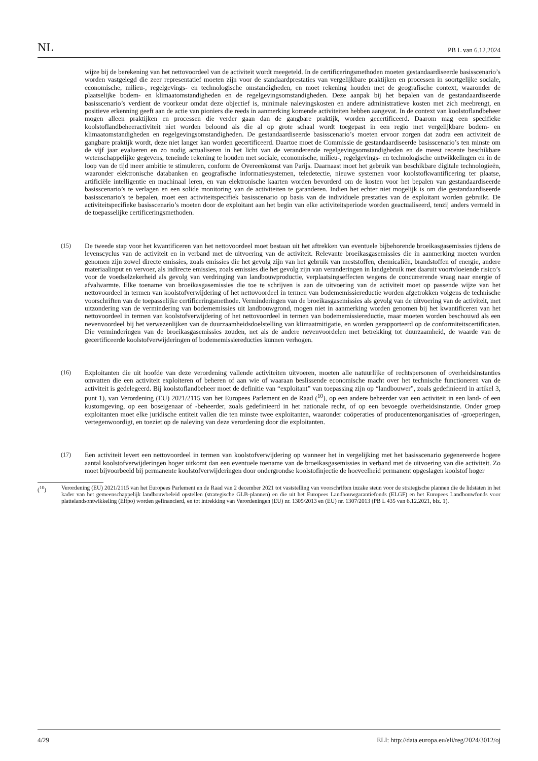NL PB L van 6.12.2024
wijze bij de berekening van het nettovoordeel van de activiteit wordt meegeteld. In de certificeringsmethoden moeten gestandaardiseerde basisscenario’s worden vastgelegd die zeer representatief moeten zijn voor de standaardprestaties van vergelijkbare praktijken en processen in soortgelijke sociale, economische, milieu-, regelgevings- en technologische omstandigheden, en moet rekening houden met de geografische context, waaronder de plaatselijke bodem- en klimaatomstandigheden en de regelgevingsomstandigheden. Deze aanpak bij het bepalen van de gestandaardiseerde basisscenario’s verdient de voorkeur omdat deze objectief is, minimale nalevingskosten en andere administratieve kosten met zich meebrengt, en positieve erkenning geeft aan de actie van pioniers die reeds in aanmerking komende activiteiten hebben aangevat. In de context van koolstoflandbeheer mogen alleen praktijken en processen die verder gaan dan de gangbare praktijk, worden gecertificeerd. Daarom mag een specifieke koolstoflandbeheeractiviteit niet worden beloond als die al op grote schaal wordt toegepast in een regio met vergelijkbare bodem- en klimaatomstandigheden en regelgevingsomstandigheden. De gestandaardiseerde basis­scenario’s moeten ervoor zorgen dat zodra een activiteit de gangbare praktijk wordt, deze niet langer kan worden gecertificeerd. Daartoe moet de Commissie de gestandaardiseerde basisscenario’s ten minste om de vijf jaar evalueren en zo nodig actualiseren in het licht van de veranderende regelgevingsomstandigheden en de meest recente beschikbare wetenschappelijke gegevens, teneinde rekening te houden met sociale, economische, milieu-, regelgevings- en technologische ontwikkelingen en in de loop van de tijd meer ambitie te stimuleren, conform de Overeenkomst van Parijs. Daarnaast moet het gebruik van beschikbare digitale technologieën, waaronder elektronische databanken en geografische informatiesystemen, teledetectie, nieuwe systemen voor koolstof­kwantificering ter plaatse, artificiële intelligentie en machinaal leren, en van elektronische kaarten worden bevorderd om de kosten voor het bepalen van gestandaardiseerde basisscenario’s te verlagen en een solide monitoring van de activiteiten te garanderen. Indien het echter niet mogelijk is om die gestandaardiseerde basisscenario’s te bepalen, moet een activiteitspecifiek basisscenario op basis van de individuele prestaties van de exploitant worden gebruikt. De activiteitspecifieke basisscenario’s moeten door de exploitant aan het begin van elke activiteitsperiode worden geactualiseerd, tenzij anders vermeld in de toepasselijke certificeringsmethoden.
(15)
De tweede stap voor het kwantificeren van het nettovoordeel moet bestaan uit het aftrekken van eventuele bijbehorende broeikasgasemissies tijdens de levenscyclus van de activiteit en in verband met de uitvoering van de activiteit. Relevante broeikasgasemissies die in aanmerking moeten worden genomen zijn zowel directe emissies, zoals emissies die het gevolg zijn van het gebruik van meststoffen, chemicaliën, brandstoffen of energie, andere materiaalinput en vervoer, als indirecte emissies, zoals emissies die het gevolg zijn van veranderingen in landgebruik met daaruit voortvloeiende risico’s voor de voedselzekerheid als gevolg van verdringing van landbouwproductie, verplaatsingseffecten wegens de concurrerende vraag naar energie of afvalwarmte. Elke toename van broeikasgas­emissies die toe te schrijven is aan de uitvoering van de activiteit moet op passende wijze van het nettovoordeel in termen van koolstofverwijdering of het nettovoordeel in termen van bodememissiereductie worden afgetrokken volgens de technische voorschriften van de toepasselijke certificeringsmethode. Verminderingen van de broeikas­gasemissies als gevolg van de uitvoering van de activiteit, met uitzondering van de vermindering van bodememissies uit landbouwgrond, mogen niet in aanmerking worden genomen bij het kwantificeren van het nettovoordeel in termen van koolstofverwijdering of het nettovoordeel in termen van bodememissiereductie, maar moeten worden beschouwd als een nevenvoordeel bij het verwezenlijken van de duurzaamheidsdoelstelling van klimaatmitigatie, en worden gerapporteerd op de conformiteitscertificaten. Die verminderingen van de broeikasgasemissies zouden, net als de andere nevenvoordelen met betrekking tot duurzaamheid, de waarde van de gecertificeerde koolstof­verwijderingen of bodememissiereducties kunnen verhogen.
(16)
Exploitanten die uit hoofde van deze verordening vallende activiteiten uitvoeren, moeten alle natuurlijke of rechtspersonen of overheidsinstanties omvatten die een activiteit exploiteren of beheren of aan wie of waaraan beslissende economische macht over het technische functioneren van de activiteit is gedelegeerd. Bij koolstofland­beheer moet de definitie van “exploitant” van toepassing zijn op “landbouwer”, zoals gedefinieerd in artikel 3, punt 1), van Verordening (EU) 2021/2115 van het Europees Parlement en de Raad (<sup>10</sup>), op een andere beheerder van een activiteit in een land- of een kustomgeving, op een boseigenaar of -beheerder, zoals gedefinieerd in het nationale recht, of op een bevoegde overheidsinstantie. Onder groep exploitanten moet elke juridische entiteit vallen die ten minste twee exploitanten, waaronder coöperaties of producentenorganisaties of -groeperingen, vertegenwoordigt, en toeziet op de naleving van deze verordening door die exploitanten.
(17)
Een activiteit levert een nettovoordeel in termen van koolstofverwijdering op wanneer het in vergelijking met het basisscenario gegenereerde hogere aantal koolstofverwijderingen hoger uitkomt dan een eventuele toename van de broeikasgasemissies in verband met de uitvoering van die activiteit. Zo moet bijvoorbeeld bij permanente koolstofverwijderingen door ondergrondse koolstofinjectie de hoeveelheid permanent opgeslagen koolstof hoger
(<sup>10</sup>) Verordening (EU) 2021/2115 van het Europees Parlement en de Raad van 2 december 2021 tot vaststelling van voorschriften inzake steun voor de strategische plannen die de lidstaten in het kader van het gemeenschappelijk landbouwbeleid opstellen (strategische GLB-plannen) en die uit het Europees Landbouwgarantiefonds (ELGF) en het Europees Landbouwfonds voor plattelandsontwikkeling (Elfpo) worden gefinancierd, en tot intrekking van Verordeningen (EU) nr. 1305/2013 en (EU) nr. 1307/2013 (PB L 435 van 6.12.2021, blz. 1).
4/29 ELI: http://data.europa.eu/eli/reg/2024/3012/oj